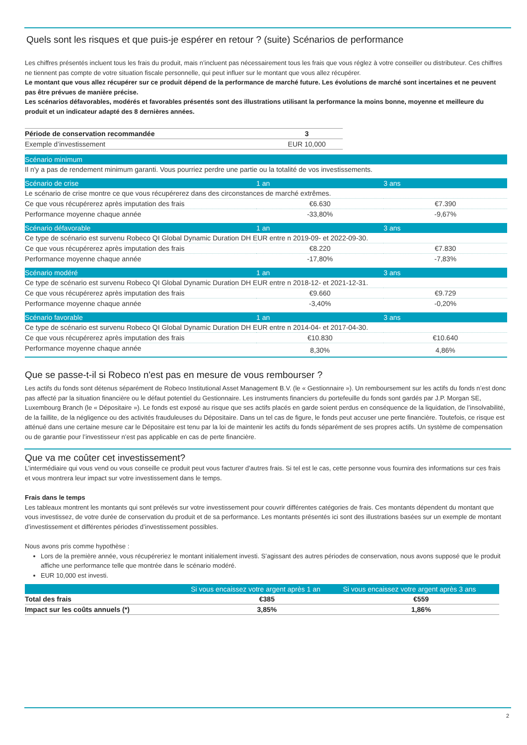Quels sont les risques et que puis-je espérer en retour ? (suite) Scénarios de performance
Les chiffres présentés incluent tous les frais du produit, mais n’incluent pas nécessairement tous les frais que vous réglez à votre conseiller ou distributeur. Ces chiffres ne tiennent pas compte de votre situation fiscale personnelle, qui peut influer sur le montant que vous allez récupérer.
Le montant que vous allez récupérer sur ce produit dépend de la performance de marché future. Les évolutions de marché sont incertaines et ne peuvent pas être prévues de manière précise.
Les scénarios défavorables, modérés et favorables présentés sont des illustrations utilisant la performance la moins bonne, moyenne et meilleure du produit et un indicateur adapté des 8 dernières années.
| Période de conservation recommandée | 3 |
| Exemple d’investissement | EUR 10,000 |
| Scénario minimum | | |
| --- | --- | --- |
| Il n'y a pas de rendement minimum garanti. Vous pourriez perdre une partie ou la totalité de vos investissements. | | |
| Scénario de crise | 1 an | 3 ans |
| Le scénario de crise montre ce que vous récupérerez dans des circonstances de marché extrêmes. | | |
| Ce que vous récupérerez après imputation des frais | €6.630 | €7.390 |
| Performance moyenne chaque année | -33,80% | -9,67% |
| Scénario défavorable | 1 an | 3 ans |
| Ce type de scénario est survenu Robeco QI Global Dynamic Duration DH EUR entre n 2019-09- et 2022-09-30. | | |
| Ce que vous récupérerez après imputation des frais | €8.220 | €7.830 |
| Performance moyenne chaque année | -17,80% | -7,83% |
| Scénario modéré | 1 an | 3 ans |
| Ce type de scénario est survenu Robeco QI Global Dynamic Duration DH EUR entre n 2018-12- et 2021-12-31. | | |
| Ce que vous récupérerez après imputation des frais | €9.660 | €9.729 |
| Performance moyenne chaque année | -3,40% | -0,20% |
| Scénario favorable | 1 an | 3 ans |
| Ce type de scénario est survenu Robeco QI Global Dynamic Duration DH EUR entre n 2014-04- et 2017-04-30. | | |
| Ce que vous récupérerez après imputation des frais | €10.830 | €10.640 |
| Performance moyenne chaque année | 8,30% | 4,86% |
Que se passe-t-il si Robeco n'est pas en mesure de vous rembourser ?
Les actifs du fonds sont détenus séparément de Robeco Institutional Asset Management B.V. (le « Gestionnaire »). Un remboursement sur les actifs du fonds n’est donc pas affecté par la situation financière ou le défaut potentiel du Gestionnaire. Les instruments financiers du portefeuille du fonds sont gardés par J.P. Morgan SE, Luxembourg Branch (le « Dépositaire »). Le fonds est exposé au risque que ses actifs placés en garde soient perdus en conséquence de la liquidation, de l’insolvabilité, de la faillite, de la négligence ou des activités frauduleuses du Dépositaire. Dans un tel cas de figure, le fonds peut accuser une perte financière. Toutefois, ce risque est atténué dans une certaine mesure car le Dépositaire est tenu par la loi de maintenir les actifs du fonds séparément de ses propres actifs. Un système de compensation ou de garantie pour l’investisseur n’est pas applicable en cas de perte financière.
Que va me coûter cet investissement?
L’intermédiaire qui vous vend ou vous conseille ce produit peut vous facturer d’autres frais. Si tel est le cas, cette personne vous fournira des informations sur ces frais et vous montrera leur impact sur votre investissement dans le temps.
Frais dans le temps
Les tableaux montrent les montants qui sont prélevés sur votre investissement pour couvrir différentes catégories de frais. Ces montants dépendent du montant que vous investissez, de votre durée de conservation du produit et de sa performance. Les montants présentés ici sont des illustrations basées sur un exemple de montant d’investissement et différentes périodes d’investissement possibles.
Nous avons pris comme hypothèse :
Lors de la première année, vous récupéreriez le montant initialement investi. S’agissant des autres périodes de conservation, nous avons supposé que le produit affiche une performance telle que montrée dans le scénario modéré.
EUR 10,000 est investi.
| | Si vous encaissez votre argent après 1 an | Si vous encaissez votre argent après 3 ans |
| --- | --- | --- |
| Total des frais | €385 | €559 |
| Impact sur les coûts annuels (*) | 3,85% | 1,86% |
2